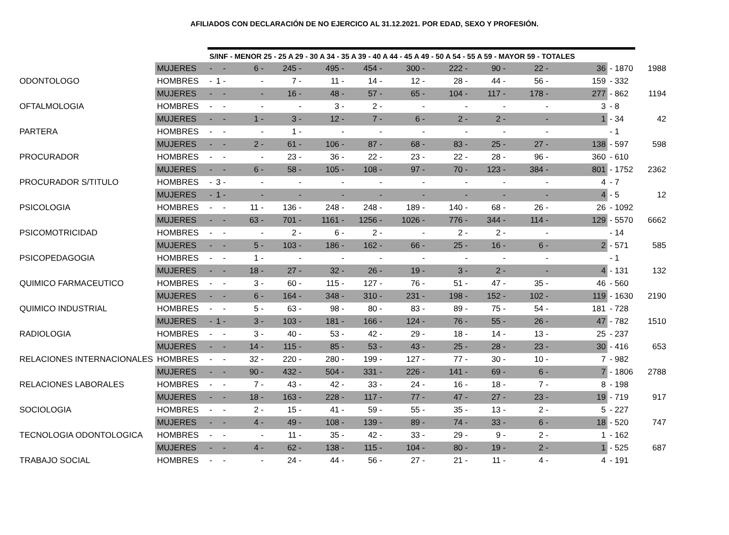AFILIADOS CON DECLARACIÓN DE NO EJERCICO AL 31.12.2021. POR EDAD, SEXO Y PROFESIÓN.
| | | S/INF - MENOR 25 - 25 A 29 - 30 A 34 - 35 A 39 - 40 A 44 - 45 A 49 - 50 A 54 - 55 A 59 - MAYOR 59 - TOTALES | | | | | | | | | | | | |
| | MUJERES | - | - | 6 - | 245 - | 495 - | 454 - | 300 - | 222 - | 90 - | 22 - | 36 | - 1870 | 1988 |
| ODONTOLOGO | HOMBRES | - | 1 - | - | 7 - | 11 - | 14 - | 12 - | 28 - | 44 - | 56 - | 159 | - 332 | |
| | MUJERES | - | - | - | 16 - | 48 - | 57 - | 65 - | 104 - | 117 - | 178 - | 277 | - 862 | 1194 |
| OFTALMOLOGIA | HOMBRES | - | - | - | - | 3 - | 2 - | - | - | - | - | 3 | - 8 | |
| | MUJERES | - | - | 1 - | 3 - | 12 - | 7 - | 6 - | 2 - | 2 - | - | 1 | - 34 | 42 |
| PARTERA | HOMBRES | - | - | - | 1 - | - | - | - | - | - | - | | - 1 | |
| | MUJERES | - | - | 2 - | 61 - | 106 - | 87 - | 68 - | 83 - | 25 - | 27 - | 138 | - 597 | 598 |
| PROCURADOR | HOMBRES | - | - | - | 23 - | 36 - | 22 - | 23 - | 22 - | 28 - | 96 - | 360 | - 610 | |
| | MUJERES | - | - | 6 - | 58 - | 105 - | 108 - | 97 - | 70 - | 123 - | 384 - | 801 | - 1752 | 2362 |
| PROCURADOR S/TITULO | HOMBRES | - | 3 - | - | - | - | - | - | - | - | - | 4 | - 7 | |
| | MUJERES | - | 1 - | - | - | - | - | - | - | - | - | 4 | - 5 | 12 |
| PSICOLOGIA | HOMBRES | - | - | 11 - | 136 - | 248 - | 248 - | 189 - | 140 - | 68 - | 26 - | 26 | - 1092 | |
| | MUJERES | - | - | 63 - | 701 - | 1161 - | 1256 - | 1026 - | 776 - | 344 - | 114 - | 129 | - 5570 | 6662 |
| PSICOMOTRICIDAD | HOMBRES | - | - | - | 2 - | 6 - | 2 - | - | 2 - | 2 - | - | | - 14 | |
| | MUJERES | - | - | 5 - | 103 - | 186 - | 162 - | 66 - | 25 - | 16 - | 6 - | 2 | - 571 | 585 |
| PSICOPEDAGOGIA | HOMBRES | - | - | 1 - | - | - | - | - | - | - | - | | - 1 | |
| | MUJERES | - | - | 18 - | 27 - | 32 - | 26 - | 19 - | 3 - | 2 - | - | 4 | - 131 | 132 |
| QUIMICO FARMACEUTICO | HOMBRES | - | - | 3 - | 60 - | 115 - | 127 - | 76 - | 51 - | 47 - | 35 - | 46 | - 560 | |
| | MUJERES | - | - | 6 - | 164 - | 348 - | 310 - | 231 - | 198 - | 152 - | 102 - | 119 | - 1630 | 2190 |
| QUIMICO INDUSTRIAL | HOMBRES | - | - | 5 - | 63 - | 98 - | 80 - | 83 - | 89 - | 75 - | 54 - | 181 | - 728 | |
| | MUJERES | - | 1 - | 3 - | 103 - | 181 - | 166 - | 124 - | 76 - | 55 - | 26 - | 47 | - 782 | 1510 |
| RADIOLOGIA | HOMBRES | - | - | 3 - | 40 - | 53 - | 42 - | 29 - | 18 - | 14 - | 13 - | 25 | - 237 | |
| | MUJERES | - | - | 14 - | 115 - | 85 - | 53 - | 43 - | 25 - | 28 - | 23 - | 30 | - 416 | 653 |
| RELACIONES INTERNACIONALES | HOMBRES | - | - | 32 - | 220 - | 280 - | 199 - | 127 - | 77 - | 30 - | 10 - | 7 | - 982 | |
| | MUJERES | - | - | 90 - | 432 - | 504 - | 331 - | 226 - | 141 - | 69 - | 6 - | 7 | - 1806 | 2788 |
| RELACIONES LABORALES | HOMBRES | - | - | 7 - | 43 - | 42 - | 33 - | 24 - | 16 - | 18 - | 7 - | 8 | - 198 | |
| | MUJERES | - | - | 18 - | 163 - | 228 - | 117 - | 77 - | 47 - | 27 - | 23 - | 19 | - 719 | 917 |
| SOCIOLOGIA | HOMBRES | - | - | 2 - | 15 - | 41 - | 59 - | 55 - | 35 - | 13 - | 2 - | 5 | - 227 | |
| | MUJERES | - | - | 4 - | 49 - | 108 - | 139 - | 89 - | 74 - | 33 - | 6 - | 18 | - 520 | 747 |
| TECNOLOGIA ODONTOLOGICA | HOMBRES | - | - | - | 11 - | 35 - | 42 - | 33 - | 29 - | 9 - | 2 - | 1 | - 162 | |
| | MUJERES | - | - | 4 - | 62 - | 138 - | 115 - | 104 - | 80 - | 19 - | 2 - | 1 | - 525 | 687 |
| TRABAJO SOCIAL | HOMBRES | - | - | - | 24 - | 44 - | 56 - | 27 - | 21 - | 11 - | 4 - | 4 | - 191 | |